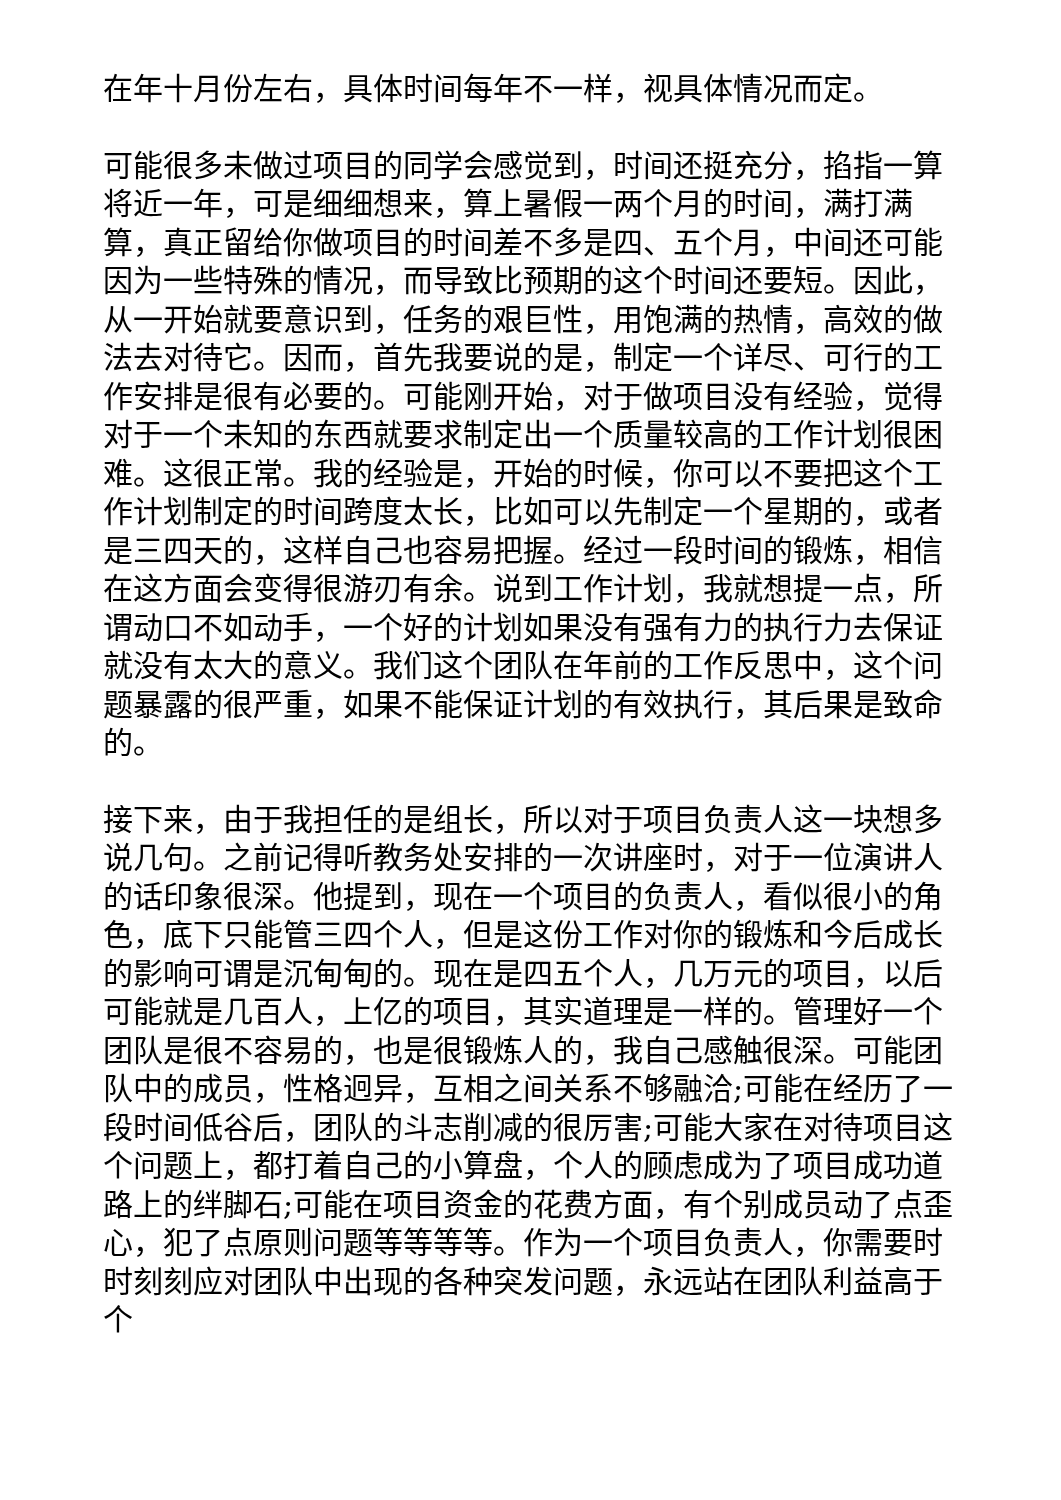在年十月份左右，具体时间每年不一样，视具体情况而定。
可能很多未做过项目的同学会感觉到，时间还挺充分，掐指一算将近一年，可是细细想来，算上暑假一两个月的时间，满打满算，真正留给你做项目的时间差不多是四、五个月，中间还可能因为一些特殊的情况，而导致比预期的这个时间还要短。因此，从一开始就要意识到，任务的艰巨性，用饱满的热情，高效的做法去对待它。因而，首先我要说的是，制定一个详尽、可行的工作安排是很有必要的。可能刚开始，对于做项目没有经验，觉得对于一个未知的东西就要求制定出一个质量较高的工作计划很困难。这很正常。我的经验是，开始的时候，你可以不要把这个工作计划制定的时间跨度太长，比如可以先制定一个星期的，或者是三四天的，这样自己也容易把握。经过一段时间的锻炼，相信在这方面会变得很游刃有余。说到工作计划，我就想提一点，所谓动口不如动手，一个好的计划如果没有强有力的执行力去保证就没有太大的意义。我们这个团队在年前的工作反思中，这个问题暴露的很严重，如果不能保证计划的有效执行，其后果是致命的。
接下来，由于我担任的是组长，所以对于项目负责人这一块想多说几句。之前记得听教务处安排的一次讲座时，对于一位演讲人的话印象很深。他提到，现在一个项目的负责人，看似很小的角色，底下只能管三四个人，但是这份工作对你的锻炼和今后成长的影响可谓是沉甸甸的。现在是四五个人，几万元的项目，以后可能就是几百人，上亿的项目，其实道理是一样的。管理好一个团队是很不容易的，也是很锻炼人的，我自己感触很深。可能团队中的成员，性格迥异，互相之间关系不够融洽;可能在经历了一段时间低谷后，团队的斗志削减的很厉害;可能大家在对待项目这个问题上，都打着自己的小算盘，个人的顾虑成为了项目成功道路上的绊脚石;可能在项目资金的花费方面，有个别成员动了点歪心，犯了点原则问题等等等等。作为一个项目负责人，你需要时时刻刻应对团队中出现的各种突发问题，永远站在团队利益高于个